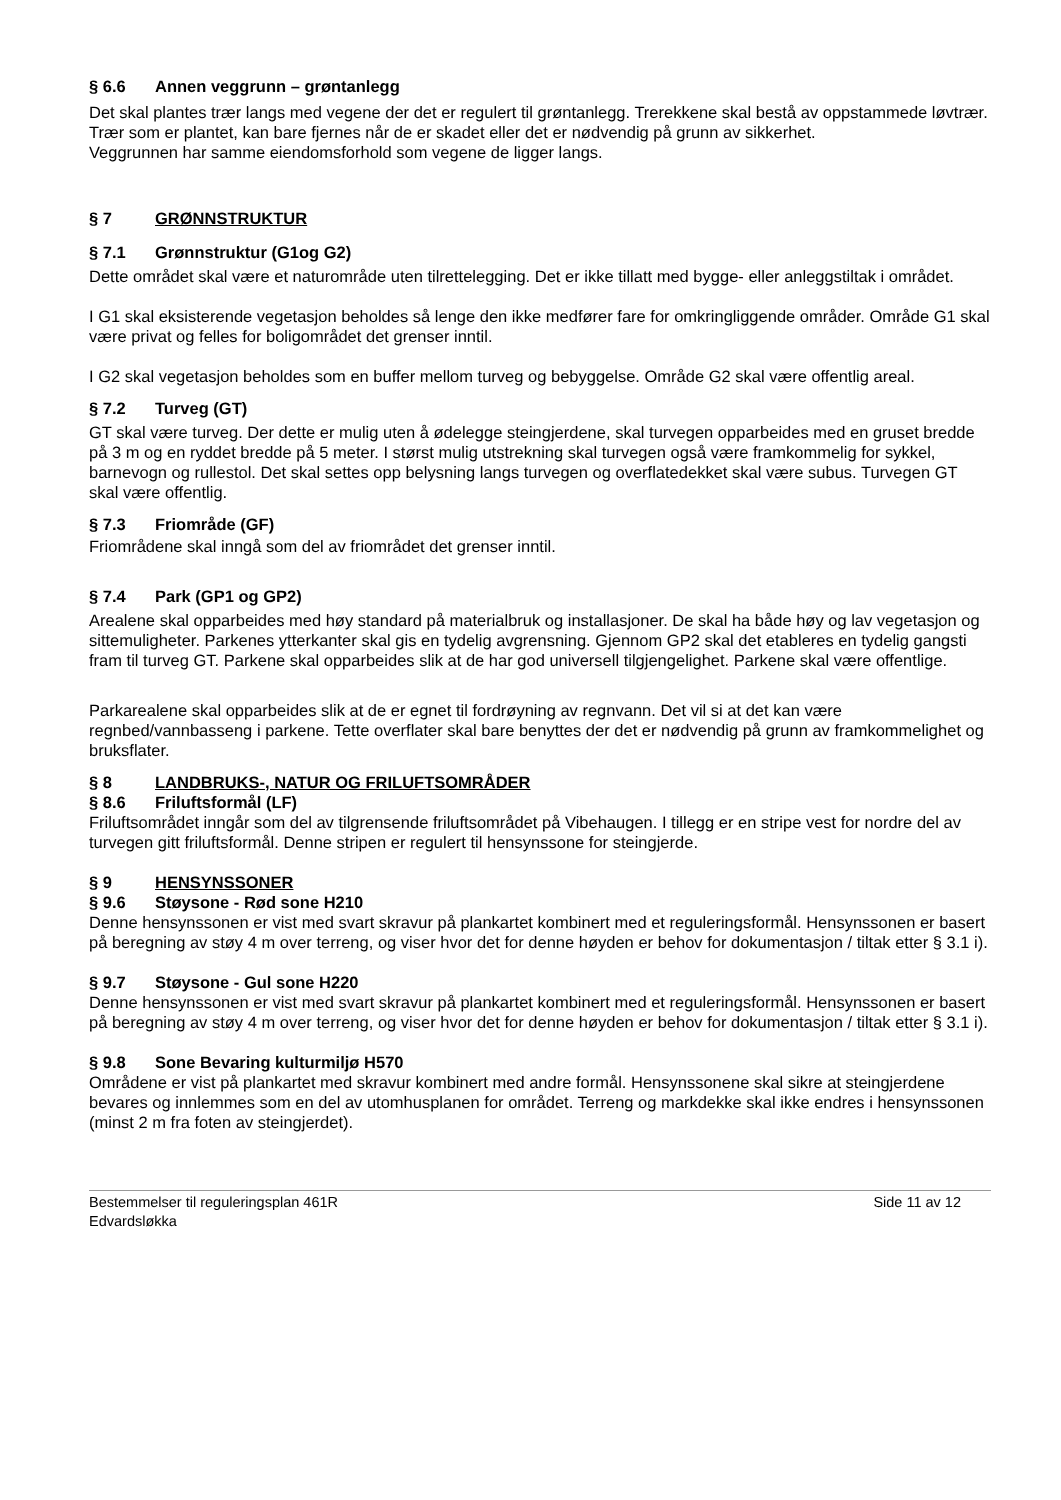§ 6.6 Annen veggrunn – grøntanlegg
Det skal plantes trær langs med vegene der det er regulert til grøntanlegg. Trerekkene skal bestå av oppstammede løvtrær. Trær som er plantet, kan bare fjernes når de er skadet eller det er nødvendig på grunn av sikkerhet.
Veggrunnen har samme eiendomsforhold som vegene de ligger langs.
§ 7 GRØNNSTRUKTUR
§ 7.1 Grønnstruktur (G1og G2)
Dette området skal være et naturområde uten tilrettelegging. Det er ikke tillatt med bygge- eller anleggstiltak i området.
I G1 skal eksisterende vegetasjon beholdes så lenge den ikke medfører fare for omkringliggende områder. Område G1 skal være privat og felles for boligområdet det grenser inntil.
I G2 skal vegetasjon beholdes som en buffer mellom turveg og bebyggelse. Område G2 skal være offentlig areal.
§ 7.2 Turveg (GT)
GT skal være turveg. Der dette er mulig uten å ødelegge steingjerdene, skal turvegen opparbeides med en gruset bredde på 3 m og en ryddet bredde på 5 meter. I størst mulig utstrekning skal turvegen også være framkommelig for sykkel, barnevogn og rullestol. Det skal settes opp belysning langs turvegen og overflatedekket skal være subus. Turvegen GT skal være offentlig.
§ 7.3 Friområde (GF)
Friområdene skal inngå som del av friområdet det grenser inntil.
§ 7.4 Park (GP1 og GP2)
Arealene skal opparbeides med høy standard på materialbruk og installasjoner. De skal ha både høy og lav vegetasjon og sittemuligheter. Parkenes ytterkanter skal gis en tydelig avgrensning. Gjennom GP2 skal det etableres en tydelig gangsti fram til turveg GT. Parkene skal opparbeides slik at de har god universell tilgjengelighet. Parkene skal være offentlige.
Parkarealene skal opparbeides slik at de er egnet til fordrøyning av regnvann. Det vil si at det kan være regnbed/vannbasseng i parkene. Tette overflater skal bare benyttes der det er nødvendig på grunn av framkommelighet og bruksflater.
§ 8 LANDBRUKS-, NATUR OG FRILUFTSOMRÅDER
§ 8.6 Friluftsformål (LF)
Friluftsområdet inngår som del av tilgrensende friluftsområdet på Vibehaugen. I tillegg er en stripe vest for nordre del av turvegen gitt friluftsformål. Denne stripen er regulert til hensynssone for steingjerde.
§ 9 HENSYNSSONER
§ 9.6 Støysone - Rød sone H210
Denne hensynssonen er vist med svart skravur på plankartet kombinert med et reguleringsformål. Hensynssonen er basert på beregning av støy 4 m over terreng, og viser hvor det for denne høyden er behov for dokumentasjon / tiltak etter § 3.1 i).
§ 9.7 Støysone - Gul sone H220
Denne hensynssonen er vist med svart skravur på plankartet kombinert med et reguleringsformål. Hensynssonen er basert på beregning av støy 4 m over terreng, og viser hvor det for denne høyden er behov for dokumentasjon / tiltak etter § 3.1 i).
§ 9.8 Sone Bevaring kulturmiljø H570
Områdene er vist på plankartet med skravur kombinert med andre formål. Hensynssonene skal sikre at steingjerdene bevares og innlemmes som en del av utomhusplanen for området. Terreng og markdekke skal ikke endres i hensynssonen (minst 2 m fra foten av steingjerdet).
Bestemmelser til reguleringsplan 461R
Edvardsløkka
Side 11 av 12